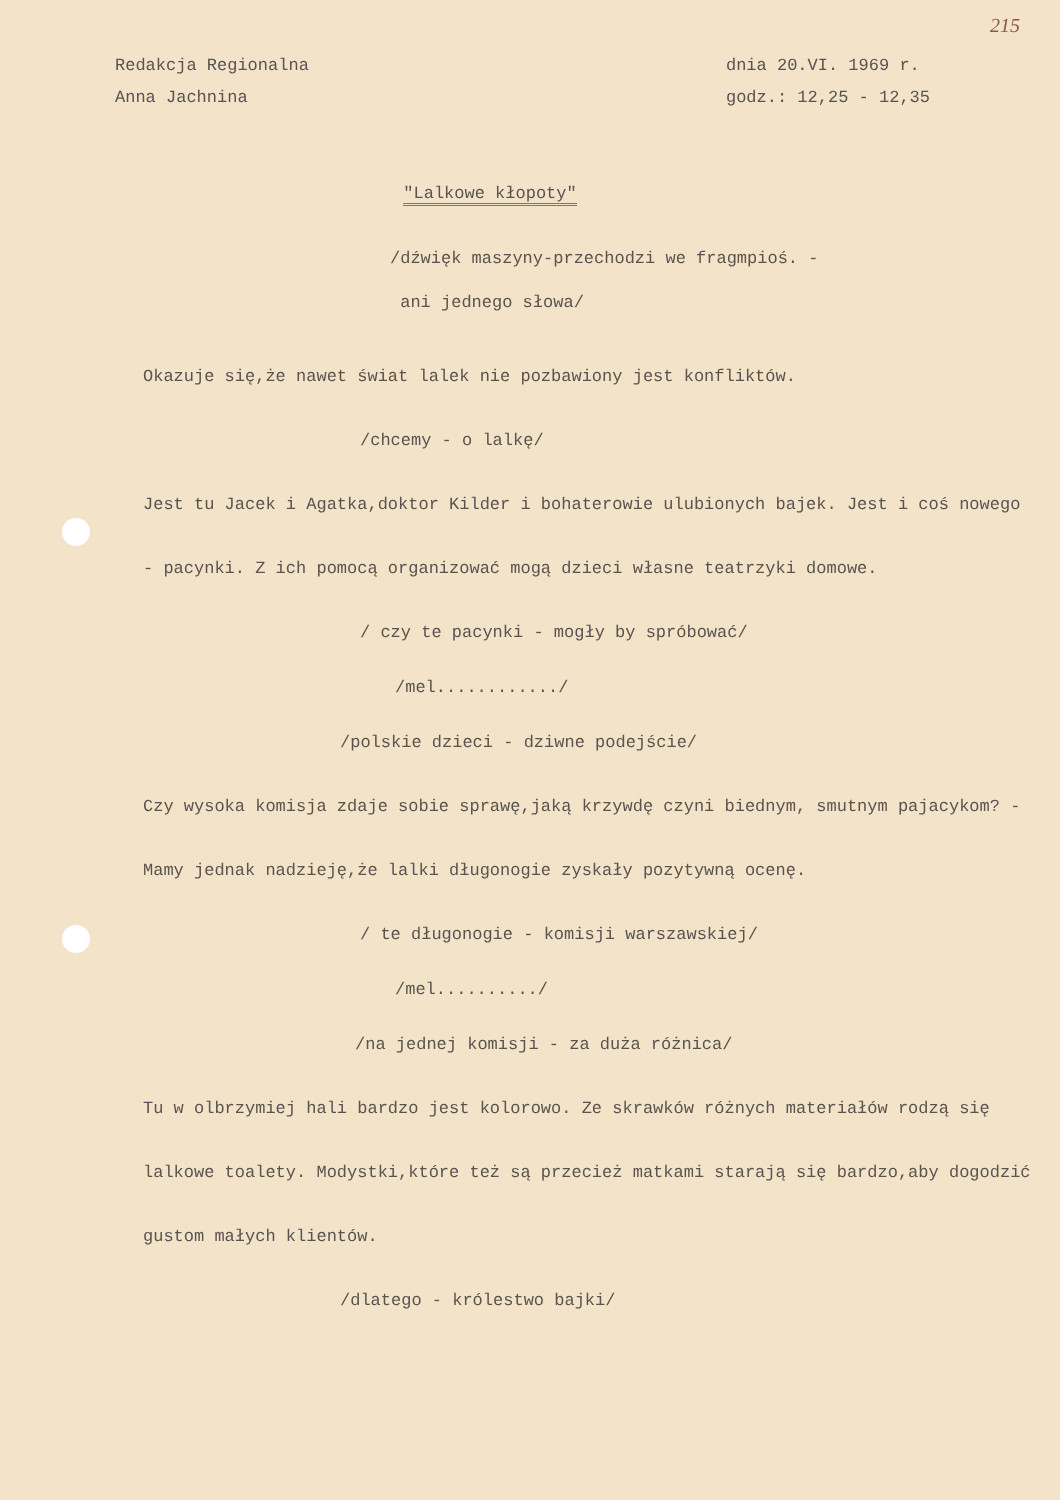215
Redakcja Regionalna
Anna Jachnina
dnia 20.VI. 1969 r.
godz.: 12,25 - 12,35
"Lalkowe kłopoty"
/dźwięk maszyny-przechodzi we fragmpioś. -
ani jednego słowa/
Okazuje się,że nawet świat lalek nie pozbawiony jest konfliktów.
/chcemy - o lalkę/
Jest tu Jacek i Agatka,doktor Kilder i bohaterowie ulubionych bajek. Jest i coś nowego - pacynki. Z ich pomocą organizować mogą dzieci własne teatrzyki domowe.
/ czy te pacynki - mogły by spróbować/
/mel............/
/polskie dzieci - dziwne podejście/
Czy wysoka komisja zdaje sobie sprawę,jaką krzywdę czyni biednym, smutnym pajacykom? - Mamy jednak nadzieję,że lalki długonogie zyskały pozytywną ocenę.
/ te długonogie - komisji warszawskiej/
/mel........../
/na jednej komisji - za duża różnica/
Tu w olbrzymiej hali bardzo jest kolorowo. Ze skrawków różnych materiałów rodzą się lalkowe toalety. Modystki,które też są przecież matkami starają się bardzo,aby dogodzić gustom małych klientów.
/dlatego - królestwo bajki/